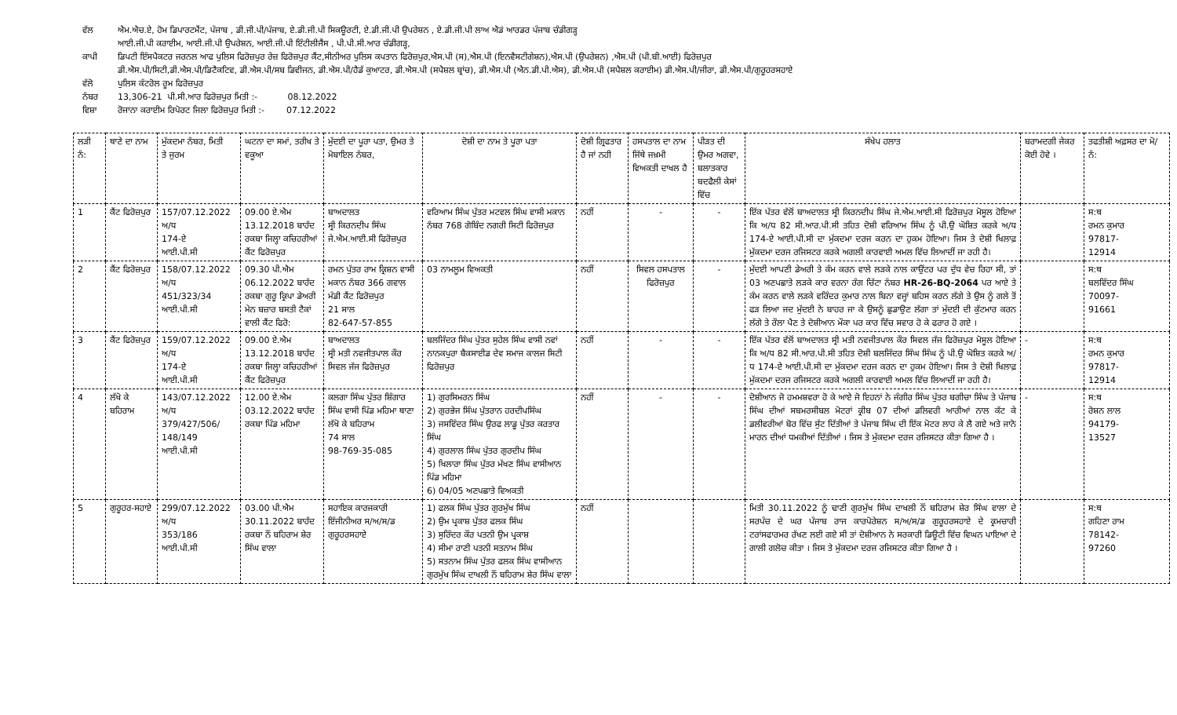ਵੱਲ ਐਮ.ਐਚ.ਏ, ਹੋਮ ਡਿਪਾਰਟਮੈਂਟ, ਪੰਜਾਬ , ਡੀ.ਜੀ.ਪੀ/ਪੰਜਾਬ, ਏ.ਡੀ.ਜੀ.ਪੀ ਸਿਕਊਰਟੀ, ਏ.ਡੀ.ਜੀ.ਪੀ ਉਪਰੇਸ਼ਨ , ਏ.ਡੀ.ਜੀ.ਪੀ ਲਾਅ ਐਡਂ ਆਰਡਰ ਪੰਜਾਬ ਚੰਡੀਗੜ੍ਹ
ਆਈ.ਜੀ.ਪੀ ਕਰਾਈਮ, ਆਈ.ਜੀ.ਪੀ ਉਪਰੇਸ਼ਨ, ਆਈ.ਜੀ.ਪੀ ਇੰਟੀਲੀਜੈਂਸ , ਪੀ.ਪੀ.ਸੀ.ਆਰ ਚੰਡੀਗੜ੍ਹ,
ਕਾਪੀ ਡਿਪਟੀ ਇੰਸਪੈਕਟਰ ਜਰਨਲ ਆਫ ਪੁਲਿਸ ਫਿਰੋਜ਼ਪੁਰ ਰੇਜ਼ ਫਿਰੋਜ਼ਪੁਰ ਕੈਂਟ,ਸੀਨੀਅਰ ਪੁਲਿਸ ਕਪਤਾਨ ਫਿਰੋਜ਼ਪੁਰ,ਐਸ.ਪੀ (ਸ),ਐਸ.ਪੀ (ਇਨਵੈਸਟੀਗੇਸ਼ਨ),ਐਸ.ਪੀ (ਉਪਰੇਸ਼ਨ) ,ਐਸ.ਪੀ (ਪੀ.ਬੀ.ਆਈ) ਫਿਰੋਜ਼ਪੁਰ
ਡੀ.ਐਸ.ਪੀ/ਸਿਟੀ,ਡੀ.ਐਸ.ਪੀ/ਡਿਟੈਕਟਿਵ, ਡੀ.ਐਸ.ਪੀ/ਸਬ ਡਿਵੀਜਨ, ਡੀ.ਐਸ.ਪੀ/ਹੈਡੱ ਕੁਆਟਰ, ਡੀ.ਐਸ.ਪੀ (ਸਪੈਸ਼ਲ ਬ੍ਰਾਂਚ), ਡੀ.ਐਸ.ਪੀ (ਐਨ.ਡੀ.ਪੀ.ਐਸ), ਡੀ.ਐਸ.ਪੀ (ਸਪੈਸ਼ਲ ਕਰਾਈਮ) ਡੀ.ਐਸ.ਪੀ/ਜੀਰਾ, ਡੀ.ਐਸ.ਪੀ/ਗੁਰੂਹਰਸਹਾਏ
ਵੱਲੋ ਪੁਲਿਸ ਕੰਟਰੋਲ ਰੂਮ ਫਿਰੋਜ਼ਪੁਰ
ਨੰਬਰ 13,306-21 ਪੀ.ਸੀ.ਆਰ ਫਿਰੋਜ਼ਪੁਰ ਮਿਤੀ :- 08.12.2022
ਵਿਸ਼ਾ ਰੋਜਾਨਾ ਕਰਾਈਮ ਰਿਪੋਰਟ ਜਿਲਾ ਫਿਰੋਜ਼ਪੁਰ ਮਿਤੀ :- 07.12.2022
| ਲੜੀ ਨੰ: | ਥਾਣੇ ਦਾ ਨਾਮ | ਮੁੱਕਦਮਾ ਨੰਬਰ, ਮਿਤੀ ਤੇ ਜੁਰਮ | ਘਟਨਾ ਦਾ ਸਮਾਂ, ਤਰੀਖ ਤੇ ਵਕੂਆ | ਮੁੱਦਈ ਦਾ ਪੂਰਾ ਪਤਾ, ਉਮਰ ਤੇ ਮੋਬਾਇਲ ਨੰਬਰ, | ਦੋਸ਼ੀ ਦਾ ਨਾਮ ਤੇ ਪੂਰਾ ਪਤਾ | ਦੋਸ਼ੀ ਗ੍ਰਿਫਤਾਰ ਹੈ ਜਾਂ ਨਹੀ | ਹਸਪਤਾਲ ਦਾ ਨਾਮ ਜਿੱਥੇ ਜਖ਼ਮੀ ਵਿਅਕਤੀ ਦਾਖਲ ਹੈ | ਪੀੜਤ ਦੀ ਉਮਰ ਅਗਵਾ, ਬਲਾਤਕਾਰ ਬਦਫੈਲੀ ਕੇਸਾਂ ਵਿੱਚ | ਸੰਖੇਪ ਹਲਾਤ | ਬਰਾਮਦਗੀ ਜੇਕਰ ਕੋਈ ਹੋਵੇ । | ਤਫਤੀਸ਼ੀ ਅਫ਼ਸਰ ਦਾ ਮੋ/ਨੰ: |
| --- | --- | --- | --- | --- | --- | --- | --- | --- | --- | --- | --- |
| 1 | ਕੈਂਟ ਫਿਰੋਜ਼ਪੁਰ | 157/07.12.2022 ਅ/ਧ 174-ਏ ਆਈ.ਪੀ.ਸੀ | 09.00 ਏ.ਐਮ 13.12.2018 ਬਾਹੱਦ ਰਕਬਾ ਜਿਲ੍ਹਾ ਕਚਿਹਰੀਆਂ ਕੈਂਟ ਫਿਰੋਜ਼ਪੁਰ | ਬਾਅਦਾਲਤ ਸ੍ਰੀ ਕਿਰਨਦੀਪ ਸਿੰਘ ਜੇ.ਐਮ.ਆਈ.ਸੀ ਫਿਰੋਜ਼ਪੁਰ | ਵਰਿਆਮ ਸਿੰਘ ਪੁੱਤਰ ਮਟਵਲ ਸਿੰਘ ਵਾਸੀ ਮਕਾਨ ਨੰਬਰ 768 ਗੋਬਿੰਦ ਨਗਰੀ ਸਿਟੀ ਫਿਰੋਜ਼ਪੁਰ | ਨਹੀਂ | - | - | ਇੱਕ ਪੱਤਰ ਵੱਲੋਂ ਬਾਅਦਾਲਤ ਸ੍ਰੀ ਕਿਰਨਦੀਪ ਸਿੰਘ ਜੇ.ਐਮ.ਆਈ.ਸੀ ਫਿਰੋਜ਼ਪੁਰ ਮੋਸੂਲ ਹੋਇਆ ਕਿ ਅ/ਧ 82 ਸੀ.ਆਰ.ਪੀ.ਸੀ ਤਹਿਤ ਦੋਸ਼ੀ ਵਰਿਆਮ ਸਿੰਘ ਨੂੰ ਪੀ.ਉ ਘੋਸ਼ਿਤ ਕਰਕੇ ਅ/ਧ 174-ਏ ਆਈ.ਪੀ.ਸੀ ਦਾ ਮੁੱਕਦਮਾ ਦਰਜ ਕਰਨ ਦਾ ਹੁਕਮ ਹੋਇਆ। ਜਿਸ ਤੇ ਦੋਸ਼ੀ ਖਿਲਾਫ਼ ਮੁੱਕਦਮਾ ਦਰਜ ਰਜਿਸਟਰ ਕਰਕੇ ਅਗਲੀ ਕਾਰਵਾਈ ਅਮਲ ਵਿੱਚ ਲਿਆਦੀਂ ਜਾ ਰਹੀ ਹੈ। | | ਸ:ਥ ਰਮਨ ਕੁਮਾਰ 97817- 12914 |
| 2 | ਕੈਂਟ ਫਿਰੋਜ਼ਪੁਰ | 158/07.12.2022 ਅ/ਧ 451/323/34 ਆਈ.ਪੀ.ਸੀ | 09.30 ਪੀ.ਐਮ 06.12.2022 ਬਾਹੱਦ ਰਕਬਾ ਗੁਰੂ ਕ੍ਰਿਪਾ ਡੇਅਰੀ ਮੇਨ ਬਜ਼ਾਰ ਬਸਤੀ ਟੈਕਾਂ ਵਾਲੀ ਕੈਂਟ ਫਿਰੋ: | ਰਮਨ ਪੁੱਤਰ ਰਾਮ ਕ੍ਰਿਸ਼ਨ ਵਾਸੀ ਮਕਾਨ ਨੰਬਰ 366 ਗਵਾਲ ਮੰਡੀ ਕੈਂਟ ਫਿਰੋਜ਼ਪੁਰ 21 ਸਾਲ 82-647-57-855 | 03 ਨਾਮਲੂਮ ਵਿਅਕਤੀ | ਨਹੀਂ | ਸਿਵਲ ਹਸਪਤਾਲ ਫਿਰੋਜ਼ਪੁਰ | - | ਮੁੱਦਈ ਆਪਣੀ ਡੇਅਰੀ ਤੇ ਕੰਮ ਕਰਨ ਵਾਲੇ ਲੜਕੇ ਨਾਲ ਕਾਉਂਟਰ ਪਰ ਦੁੱਧ ਵੇਚ ਰਿਹਾ ਸੀ, ਤਾਂ 03 ਅਣਪਛਾਤੇ ਲੜਕੇ ਕਾਰ ਵਰਨਾ ਰੰਗ ਚਿੱਟਾ ਨੰਬਰ HR-26-BQ-2064 ਪਰ ਆਏ ਤੇ ਕੰਮ ਕਰਨ ਵਾਲੇ ਲੜਕੇ ਵਰਿੰਦਰ ਕੁਮਾਰ ਨਾਲ ਬਿਨਾ ਵਜ੍ਹਾਂ ਬਹਿਸ ਕਰਨ ਲੱਗੇ ਤੇ ਉਸ ਨੂੰ ਗਲੇ ਤੋਂ ਫੜ ਲਿਆ ਜਦ ਮੁੱਦਈ ਨੇ ਬਾਹਰ ਜਾ ਕੇ ਉਸਨੂੰ ਛੁਡਾਉਣ ਲੱਗਾ ਤਾਂ ਮੁੱਦਈ ਦੀ ਕੁੱਟਮਾਰ ਕਰਨ ਲੱਗੇ ਤੇ ਰੌਲਾ ਪੈਣ ਤੇ ਦੋਸ਼ੀਆਨ ਮੌਕਾ ਪਰ ਕਾਰ ਵਿੱਚ ਸਵਾਰ ਹੋ ਕੇ ਫਰਾਰ ਹੋ ਗਏ । | | ਸ:ਥ ਬਲਵਿੰਦਰ ਸਿੰਘ 70097- 91661 |
| 3 | ਕੈਂਟ ਫਿਰੋਜ਼ਪੁਰ | 159/07.12.2022 ਅ/ਧ 174-ਏ ਆਈ.ਪੀ.ਸੀ | 09.00 ਏ.ਐਮ 13.12.2018 ਬਾਹੱਦ ਰਕਬਾ ਜਿਲ੍ਹਾ ਕਚਿਹਰੀਆਂ ਕੈਂਟ ਫਿਰੋਜ਼ਪੁਰ | ਬਾਅਦਾਲਤ ਸ੍ਰੀ ਮਤੀ ਨਵਜੀਤਪਾਲ ਕੌਰ ਸਿਵਲ ਜੱਜ ਫਿਰੋਜ਼ਪੁਰ | ਬਲਜਿੰਦਰ ਸਿੰਘ ਪੁੱਤਰ ਸੁਹੇਲ ਸਿੰਘ ਵਾਸੀ ਨਵਾਂ ਨਾਨਕਪੁਰਾ ਬੈਕਸਾਈਡ ਦੇਵ ਸਮਾਜ ਕਾਲਜ ਸਿਟੀ ਫਿਰੋਜ਼ਪੁਰ | ਨਹੀਂ | - | - | ਇੱਕ ਪੱਤਰ ਵੱਲੋਂ ਬਾਅਦਾਲਤ ਸ੍ਰੀ ਮਤੀ ਨਵਜੀਤਪਾਲ ਕੌਰ ਸਿਵਲ ਜੱਜ ਫਿਰੋਜ਼ਪੁਰ ਮੋਸੂਲ ਹੋਇਆ ਕਿ ਅ/ਧ 82 ਸੀ.ਆਰ.ਪੀ.ਸੀ ਤਹਿਤ ਦੋਸ਼ੀ ਬਲਜਿੰਦਰ ਸਿੰਘ ਸਿੰਘ ਨੂੰ ਪੀ.ਉ ਘੋਸ਼ਿਤ ਕਰਕੇ ਅ/ਧ 174-ਏ ਆਈ.ਪੀ.ਸੀ ਦਾ ਮੁੱਕਦਮਾ ਦਰਜ ਕਰਨ ਦਾ ਹੁਕਮ ਹੋਇਆ। ਜਿਸ ਤੇ ਦੋਸ਼ੀ ਖਿਲਾਫ਼ ਮੁੱਕਦਮਾ ਦਰਜ ਰਜਿਸਟਰ ਕਰਕੇ ਅਗਲੀ ਕਾਰਵਾਈ ਅਮਲ ਵਿੱਚ ਲਿਆਦੀਂ ਜਾ ਰਹੀ ਹੈ। | - | ਸ:ਥ ਰਮਨ ਕੁਮਾਰ 97817- 12914 |
| 4 | ਲੱਖੋ ਕੇ ਬਹਿਰਾਮ | 143/07.12.2022 ਅ/ਧ 379/427/506/ 148/149 ਆਈ.ਪੀ.ਸੀ | 12.00 ਏ.ਐਮ 03.12.2022 ਬਾਹੱਦ ਰਕਬਾ ਪਿੰਡ ਮਹਿਮਾ | ਕਲਗਾ ਸਿੰਘ ਪੁੱਤਰ ਸ਼ਿੰਗਾਰ ਸਿੰਘ ਵਾਸੀ ਪਿੰਡ ਮਹਿਮਾ ਥਾਣਾ ਲੱਖੋ ਕੇ ਬਹਿਰਾਮ 74 ਸਾਲ 98-769-35-085 | 1) ਗੁਰਸਿਮਰਨ ਸਿੰਘ 2) ਗੁਰਭੇਜ ਸਿੰਘ ਪੁੱਤਰਾਨ ਹਰਦੀਪਸਿੰਘ 3) ਜਸਵਿੰਦਰ ਸਿੰਘ ਉਰਫ ਲਾਡੂ ਪੁੱਤਰ ਕਰਤਾਰ ਸਿੰਘ 4) ਗੁਰਲਾਲ ਸਿੰਘ ਪੁੱਤਰ ਗੁਰਦੀਪ ਸਿੰਘ 5) ਖਿਲਾਰਾ ਸਿੰਘ ਪੁੱਤਰ ਮੱਖਣ ਸਿੰਘ ਵਾਸੀਆਨ ਪਿੰਡ ਮਹਿਮਾ 6) 04/05 ਅਣਪਛਾਤੇ ਵਿਅਕਤੀ | ਨਹੀਂ | - | - | ਦੋਸ਼ੀਆਨ ਜੋ ਹਮਮਸ਼ਵਰਾ ਹੋ ਕੇ ਆਏ ਜੋ ਇਹਨਾਂ ਨੇ ਜੰਗੀਰ ਸਿੰਘ ਪੁੱਤਰ ਬਗੀਚਾ ਸਿੰਘ ਤੇ ਪੰਜਾਬ ਸਿੰਘ ਦੀਆਂ ਸਬਮਰਸੀਬਲ ਮੋਟਰਾਂ ਕ੍ਰੀਬ 07 ਦੀਆਂ ਡਲਿਵਰੀ ਆਰੀਆਂ ਨਾਲ ਕੱਟ ਕੇ ਡਲੀਵਰੀਆਂ ਬੋਰ ਵਿੱਚ ਸੁੱਟ ਦਿੱਤੀਆਂ ਤੇ ਪੰਜਾਬ ਸਿੰਘ ਦੀ ਇੱਕ ਮੋਟਰ ਲਾਹ ਕੇ ਲੈ ਗਏ ਅਤੇ ਜਾਨੋ ਮਾਰਨ ਦੀਆਂ ਧਮਕੀਆਂ ਦਿੱਤੀਆਂ । ਜਿਸ ਤੇ ਮੁੱਕਦਮਾ ਦਰਜ ਰਜਿਸਟਰ ਕੀਤਾ ਗਿਆ ਹੈ । | - | ਸ:ਥ ਰੋਸ਼ਨ ਲਾਲ 94179- 13527 |
| 5 | ਗੁਰੂਹਰ-ਸਹਾਏ | 299/07.12.2022 ਅ/ਧ 353/186 ਆਈ.ਪੀ.ਸੀ | 03.00 ਪੀ.ਐਮ 30.11.2022 ਬਾਹੱਦ ਰਕਬਾ ਨੌਂ ਬਹਿਰਾਮ ਸ਼ੇਰ ਸਿੰਘ ਵਾਲਾ | ਸਹਾਇਕ ਕਾਰਜਕਾਰੀ ਇੰਜੀਨੀਅਰ ਸ/ਅ/ਸ/ਡ ਗੁਰੂਹਰਸਹਾਏ | 1) ਫਲਕ ਸਿੰਘ ਪੁੱਤਰ ਗੁਰਮੁੱਖ ਸਿੰਘ 2) ਉਮ ਪ੍ਰਕਾਸ਼ ਪੁੱਤਰ ਫਲਕ ਸਿੰਘ 3) ਸੁਰਿੰਦਰ ਕੌਰ ਪਤਨੀ ਉਮ ਪ੍ਰਕਾਸ਼ 4) ਸੀਮਾ ਰਾਣੀ ਪਤਨੀ ਸਤਨਾਮ ਸਿੰਘ 5) ਸਤਨਾਮ ਸਿੰਘ ਪੁੱਤਰ ਫਲਕ ਸਿੰਘ ਵਾਸੀਆਨ ਗੁਰਮੁੱਖ ਸਿੰਘ ਦਾਖਲੀ ਨੌਂ ਬਹਿਰਾਮ ਸ਼ੇਰ ਸਿੰਘ ਵਾਲਾ | ਨਹੀਂ | | | ਮਿਤੀ 30.11.2022 ਨੂੰ ਢਾਣੀ ਗੁਰਮੁੱਖ ਸਿੰਘ ਦਾਖਲੀ ਨੌਂ ਬਹਿਰਾਮ ਸ਼ੇਰ ਸਿੰਘ ਵਾਲਾ ਦੇ ਸਰਪੰਚ ਦੇ ਘਰ ਪੰਜਾਬ ਰਾਜ ਕਾਰਪੋਰੇਸ਼ਨ ਸ/ਅ/ਸ/ਡ ਗੁਰੂਹਰਸਹਾਏ ਦੇ ਕ੍ਰਮਚਾਰੀ ਟਰਾਂਸਫਾਰਮਰ ਰੱਖਣ ਲਈ ਗਏ ਸੀ ਤਾਂ ਦੋਸ਼ੀਆਨ ਨੇ ਸਰਕਾਰੀ ਡਿਊਟੀ ਵਿੱਚ ਵਿਘਨ ਪਾਇਆ ਦੇ ਗਾਲੀ ਗਲੋਚ ਕੀਤਾ । ਜਿਸ ਤੇ ਮੁੱਕਦਮਾ ਦਰਜ ਰਜਿਸਟਰ ਕੀਤਾ ਗਿਆ ਹੈ । | | ਸ:ਥ ਗਹਿਣਾ ਰਾਮ 78142- 97260 |